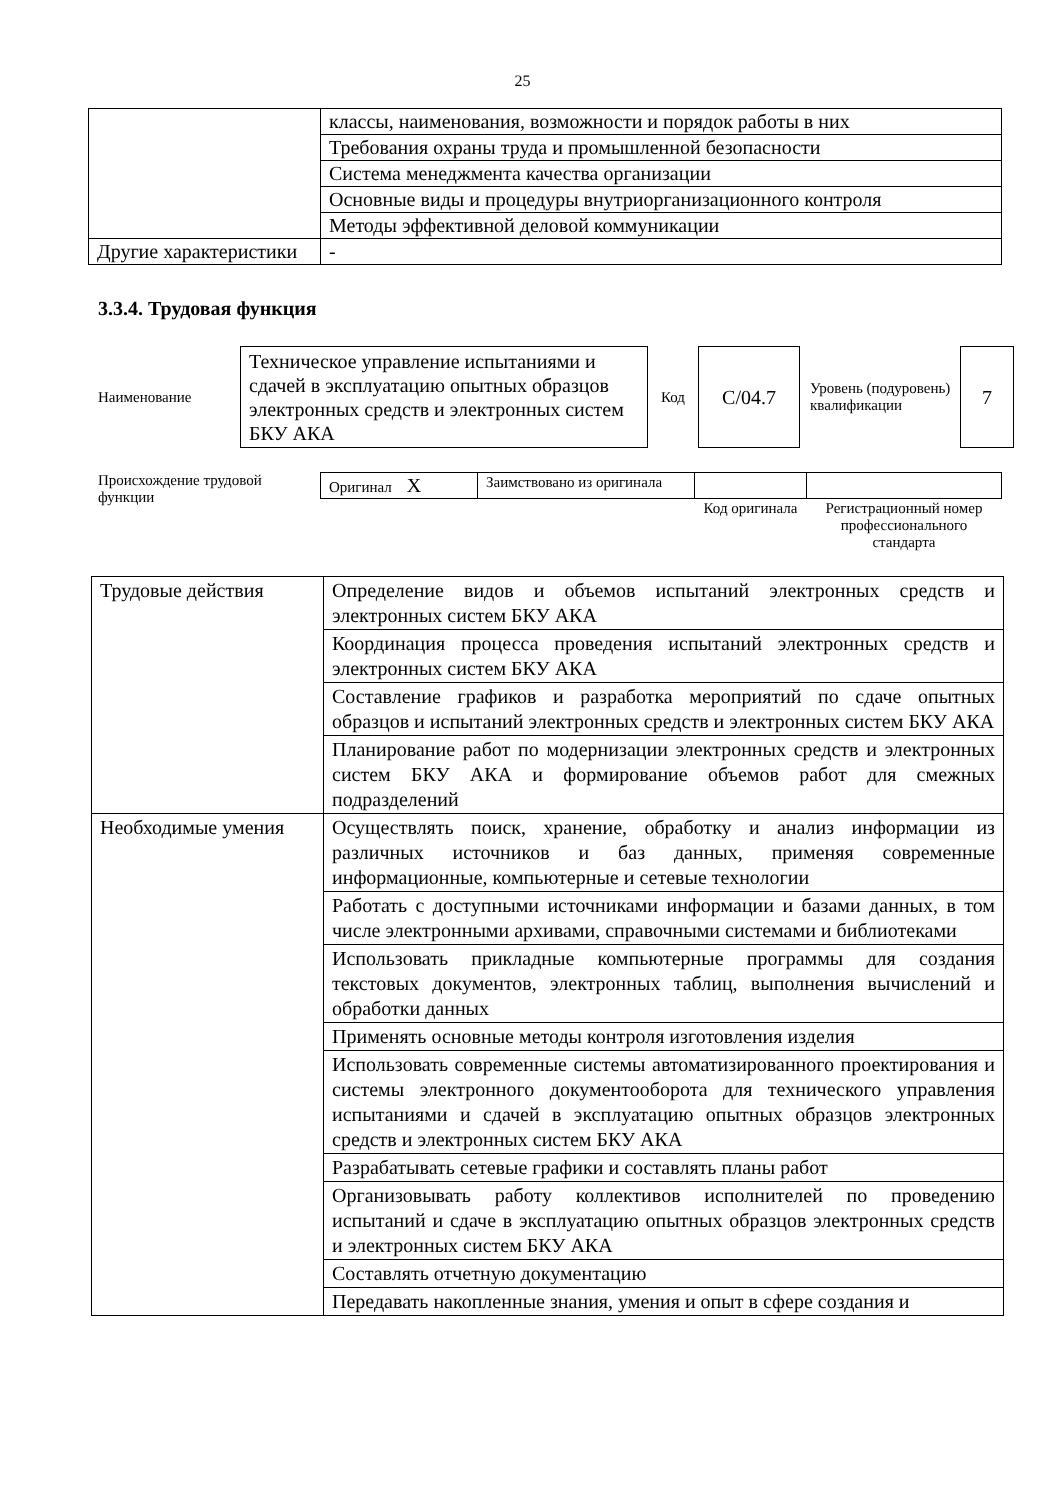25
| | классы, наименования, возможности и порядок работы в них |
| | Требования охраны труда и промышленной безопасности |
| | Система менеджмента качества организации |
| | Основные виды и процедуры внутриорганизационного контроля |
| | Методы эффективной деловой коммуникации |
| Другие характеристики | - |
3.3.4. Трудовая функция
Наименование
Техническое управление испытаниями и сдачей в эксплуатацию опытных образцов электронных средств и электронных систем БКУ АКА
Код
C/04.7
Уровень (подуровень) квалификации
7
Происхождение трудовой функции
| Оригинал X | Заимствовано из оригинала | | |
| | | Код оригинала | Регистрационный номер профессионального стандарта |
| Трудовые действия | Определение видов и объемов испытаний электронных средств и электронных систем БКУ АКА |
| | Координация процесса проведения испытаний электронных средств и электронных систем БКУ АКА |
| | Составление графиков и разработка мероприятий по сдаче опытных образцов и испытаний электронных средств и электронных систем БКУ АКА |
| | Планирование работ по модернизации электронных средств и электронных систем БКУ АКА и формирование объемов работ для смежных подразделений |
| Необходимые умения | Осуществлять поиск, хранение, обработку и анализ информации из различных источников и баз данных, применяя современные информационные, компьютерные и сетевые технологии |
| | Работать с доступными источниками информации и базами данных, в том числе электронными архивами, справочными системами и библиотеками |
| | Использовать прикладные компьютерные программы для создания текстовых документов, электронных таблиц, выполнения вычислений и обработки данных |
| | Применять основные методы контроля изготовления изделия |
| | Использовать современные системы автоматизированного проектирования и системы электронного документооборота для технического управления испытаниями и сдачей в эксплуатацию опытных образцов электронных средств и электронных систем БКУ АКА |
| | Разрабатывать сетевые графики и составлять планы работ |
| | Организовывать работу коллективов исполнителей по проведению испытаний и сдаче в эксплуатацию опытных образцов электронных средств и электронных систем БКУ АКА |
| | Составлять отчетную документацию |
| | Передавать накопленные знания, умения и опыт в сфере создания и |